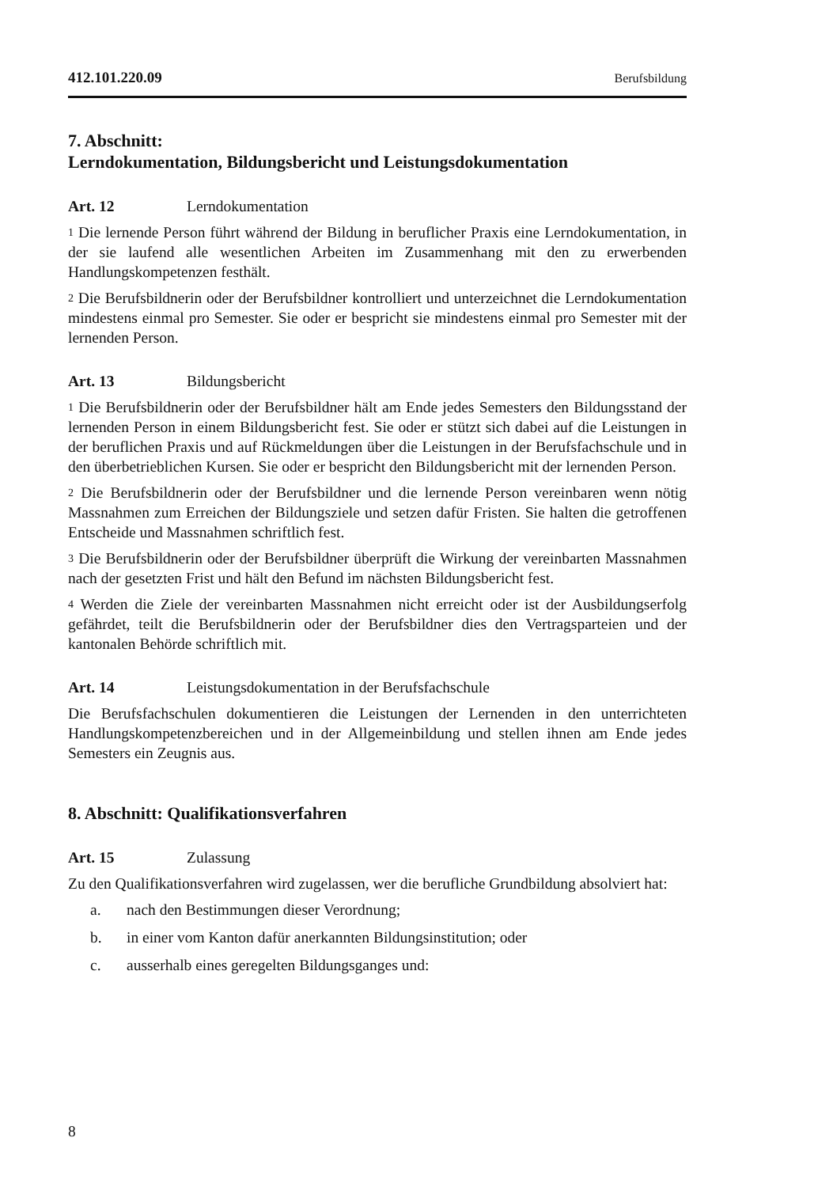412.101.220.09 Berufsbildung
7. Abschnitt:
Lerndokumentation, Bildungsbericht und Leistungsdokumentation
Art. 12 Lerndokumentation
<sup>1</sup> Die lernende Person führt während der Bildung in beruflicher Praxis eine Lerndokumentation, in der sie laufend alle wesentlichen Arbeiten im Zusammenhang mit den zu erwerbenden Handlungskompetenzen festhält.
<sup>2</sup> Die Berufsbildnerin oder der Berufsbildner kontrolliert und unterzeichnet die Lerndokumentation mindestens einmal pro Semester. Sie oder er bespricht sie mindestens einmal pro Semester mit der lernenden Person.
Art. 13 Bildungsbericht
<sup>1</sup> Die Berufsbildnerin oder der Berufsbildner hält am Ende jedes Semesters den Bildungsstand der lernenden Person in einem Bildungsbericht fest. Sie oder er stützt sich dabei auf die Leistungen in der beruflichen Praxis und auf Rückmeldungen über die Leistungen in der Berufsfachschule und in den überbetrieblichen Kursen. Sie oder er bespricht den Bildungsbericht mit der lernenden Person.
<sup>2</sup> Die Berufsbildnerin oder der Berufsbildner und die lernende Person vereinbaren wenn nötig Massnahmen zum Erreichen der Bildungsziele und setzen dafür Fristen. Sie halten die getroffenen Entscheide und Massnahmen schriftlich fest.
<sup>3</sup> Die Berufsbildnerin oder der Berufsbildner überprüft die Wirkung der vereinbarten Massnahmen nach der gesetzten Frist und hält den Befund im nächsten Bildungsbericht fest.
<sup>4</sup> Werden die Ziele der vereinbarten Massnahmen nicht erreicht oder ist der Ausbildungserfolg gefährdet, teilt die Berufsbildnerin oder der Berufsbildner dies den Vertragsparteien und der kantonalen Behörde schriftlich mit.
Art. 14 Leistungsdokumentation in der Berufsfachschule
Die Berufsfachschulen dokumentieren die Leistungen der Lernenden in den unterrichteten Handlungskompetenzbereichen und in der Allgemeinbildung und stellen ihnen am Ende jedes Semesters ein Zeugnis aus.
8. Abschnitt: Qualifikationsverfahren
Art. 15 Zulassung
Zu den Qualifikationsverfahren wird zugelassen, wer die berufliche Grundbildung absolviert hat:
a. nach den Bestimmungen dieser Verordnung;
b. in einer vom Kanton dafür anerkannten Bildungsinstitution; oder
c. ausserhalb eines geregelten Bildungsganges und:
8